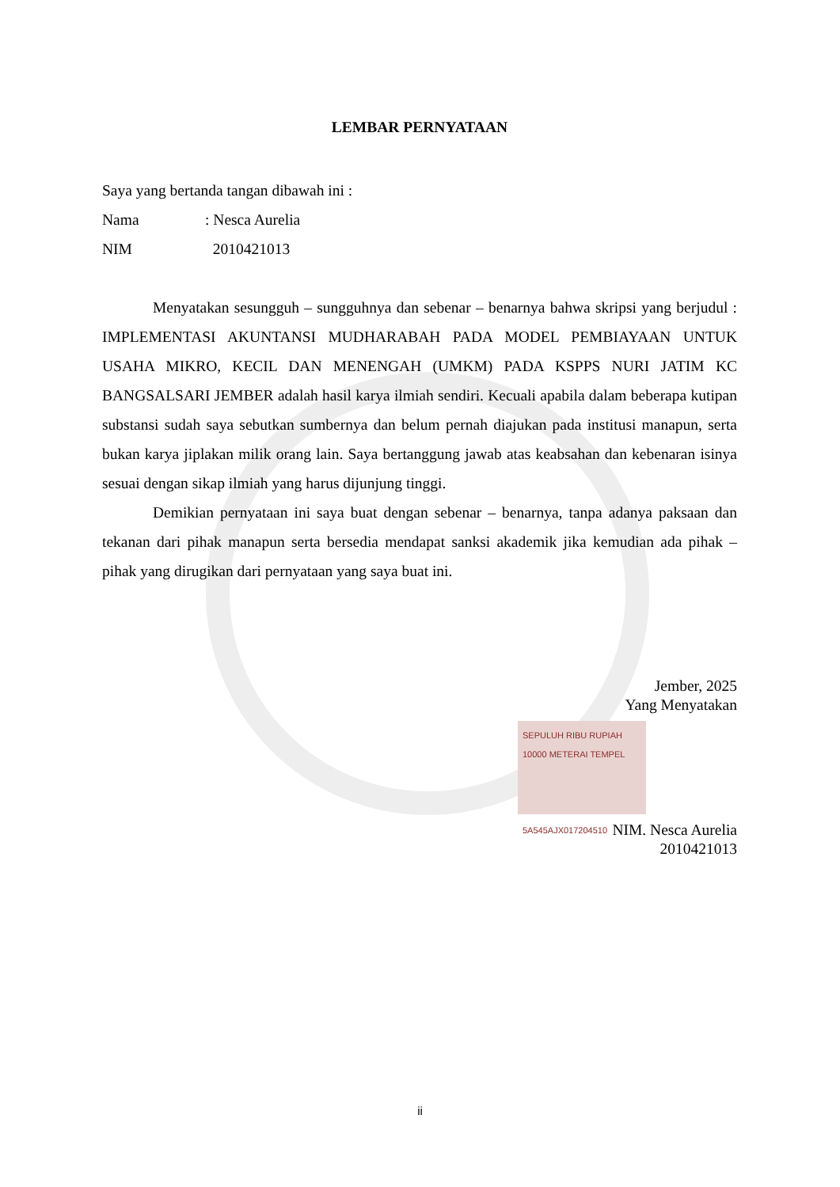LEMBAR PERNYATAAN
Saya yang bertanda tangan dibawah ini :
Nama: Nesca Aurelia
NIM 2010421013
Menyatakan sesungguh – sungguhnya dan sebenar – benarnya bahwa skripsi yang berjudul : IMPLEMENTASI AKUNTANSI MUDHARABAH PADA MODEL PEMBIAYAAN UNTUK USAHA MIKRO, KECIL DAN MENENGAH (UMKM) PADA KSPPS NURI JATIM KC BANGSALSARI JEMBER adalah hasil karya ilmiah sendiri. Kecuali apabila dalam beberapa kutipan substansi sudah saya sebutkan sumbernya dan belum pernah diajukan pada institusi manapun, serta bukan karya jiplakan milik orang lain. Saya bertanggung jawab atas keabsahan dan kebenaran isinya sesuai dengan sikap ilmiah yang harus dijunjung tinggi.
Demikian pernyataan ini saya buat dengan sebenar – benarnya, tanpa adanya paksaan dan tekanan dari pihak manapun serta bersedia mendapat sanksi akademik jika kemudian ada pihak – pihak yang dirugikan dari pernyataan yang saya buat ini.
Jember, 2025
Yang Menyatakan
SEPULUH RIBU RUPIAH 10000 METERAI TEMPEL
5A545AJX017204510
NIM. Nesca Aurelia
2010421013
ii